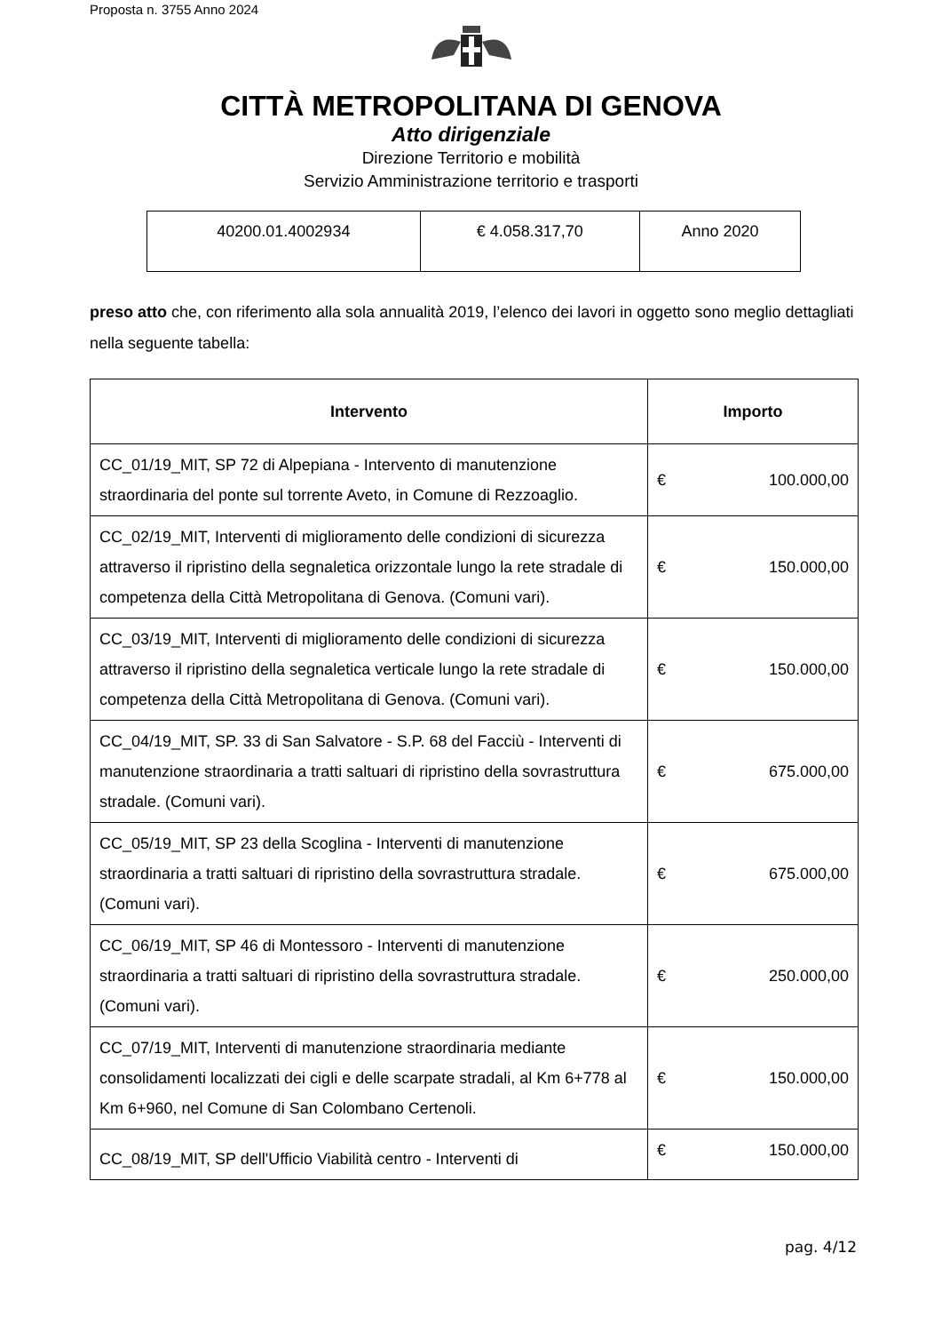Proposta n. 3755 Anno 2024
CITTÀ METROPOLITANA DI GENOVA
Atto dirigenziale
Direzione Territorio e mobilità
Servizio Amministrazione territorio e trasporti
| 40200.01.4002934 | € 4.058.317,70 | Anno 2020 |
preso atto che, con riferimento alla sola annualità 2019, l’elenco dei lavori in oggetto sono meglio dettagliati nella seguente tabella:
| Intervento | Importo |
| --- | --- |
| CC_01/19_MIT, SP 72 di Alpepiana - Intervento di manutenzione straordinaria del ponte sul torrente Aveto, in Comune di Rezzoaglio. | € 100.000,00 |
| CC_02/19_MIT, Interventi di miglioramento delle condizioni di sicurezza attraverso il ripristino della segnaletica orizzontale lungo la rete stradale di competenza della Città Metropolitana di Genova. (Comuni vari). | € 150.000,00 |
| CC_03/19_MIT, Interventi di miglioramento delle condizioni di sicurezza attraverso il ripristino della segnaletica verticale lungo la rete stradale di competenza della Città Metropolitana di Genova. (Comuni vari). | € 150.000,00 |
| CC_04/19_MIT, SP. 33 di San Salvatore - S.P. 68 del Facciù - Interventi di manutenzione straordinaria a tratti saltuari di ripristino della sovrastruttura stradale. (Comuni vari). | € 675.000,00 |
| CC_05/19_MIT, SP 23 della Scoglina - Interventi di manutenzione straordinaria a tratti saltuari di ripristino della sovrastruttura stradale. (Comuni vari). | € 675.000,00 |
| CC_06/19_MIT, SP 46 di Montessoro - Interventi di manutenzione straordinaria a tratti saltuari di ripristino della sovrastruttura stradale. (Comuni vari). | € 250.000,00 |
| CC_07/19_MIT, Interventi di manutenzione straordinaria mediante consolidamenti localizzati dei cigli e delle scarpate stradali, al Km 6+778 al Km 6+960, nel Comune di San Colombano Certenoli. | € 150.000,00 |
| CC_08/19_MIT, SP dell'Ufficio Viabilità centro - Interventi di | € 150.000,00 |
pag. 4/12